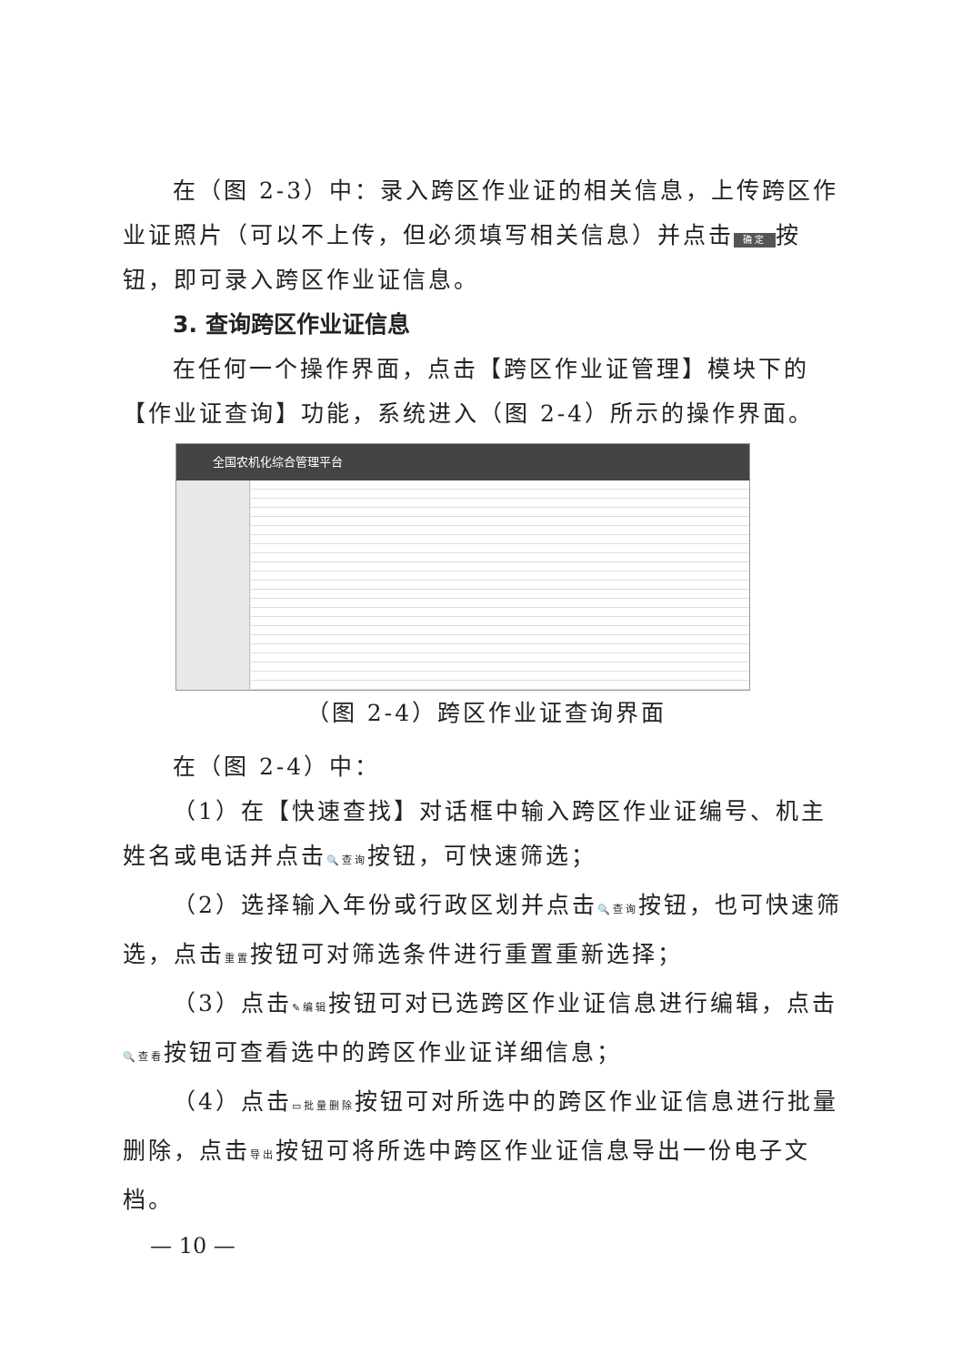在（图 2-3）中：录入跨区作业证的相关信息，上传跨区作业证照片（可以不上传，但必须填写相关信息）并点击 确定 按钮，即可录入跨区作业证信息。
3. 查询跨区作业证信息
在任何一个操作界面，点击【跨区作业证管理】模块下的【作业证查询】功能，系统进入（图 2-4）所示的操作界面。
全国农机化综合管理平台
（图 2-4）跨区作业证查询界面
在（图 2-4）中：
（1）在【快速查找】对话框中输入跨区作业证编号、机主姓名或电话并点击🔍查询按钮，可快速筛选；
（2）选择输入年份或行政区划并点击🔍查询按钮，也可快速筛选，点击重置按钮可对筛选条件进行重置重新选择；
（3）点击✎编辑按钮可对已选跨区作业证信息进行编辑，点击🔍查看按钮可查看选中的跨区作业证详细信息；
（4）点击▭批量删除按钮可对所选中的跨区作业证信息进行批量删除，点击导出按钮可将所选中跨区作业证信息导出一份电子文档。
— 10 —